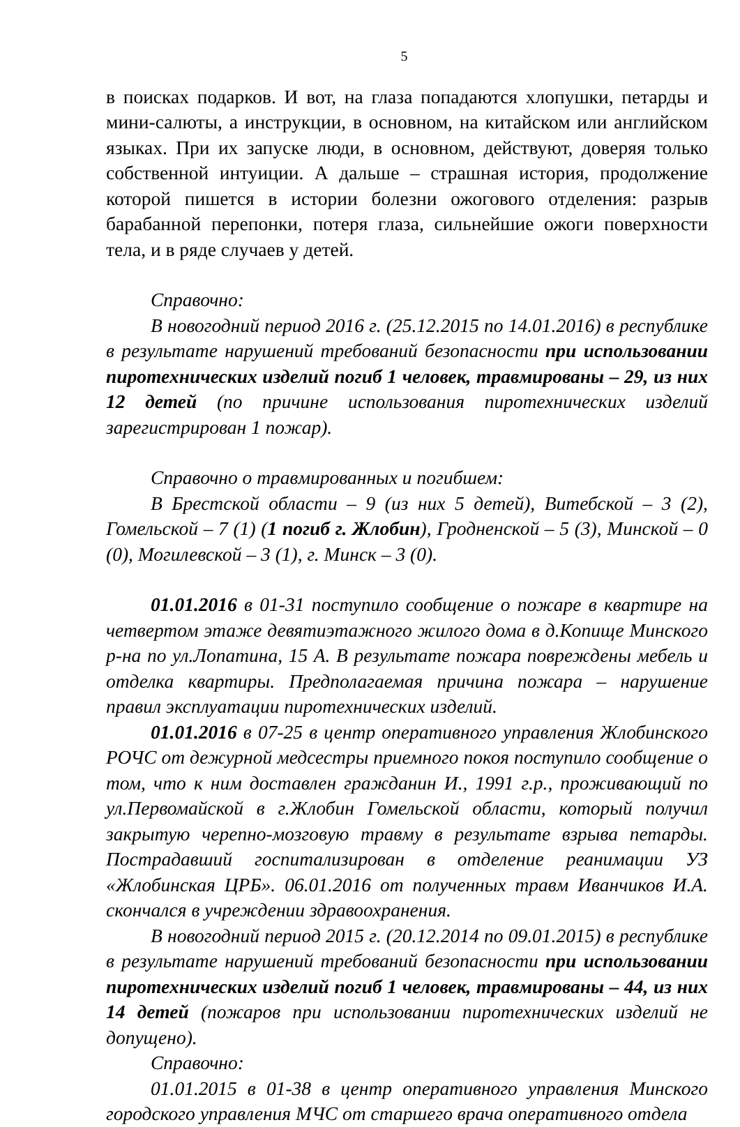5
в поисках подарков. И вот, на глаза попадаются хлопушки, петарды и мини-салюты, а инструкции, в основном, на китайском или английском языках. При их запуске люди, в основном, действуют, доверяя только собственной интуиции. А дальше – страшная история, продолжение которой пишется в истории болезни ожогового отделения: разрыв барабанной перепонки, потеря глаза, сильнейшие ожоги поверхности тела, и в ряде случаев у детей.
Справочно:
В новогодний период 2016 г. (25.12.2015 по 14.01.2016) в республике в результате нарушений требований безопасности при использовании пиротехнических изделий погиб 1 человек, травмированы – 29, из них 12 детей (по причине использования пиротехнических изделий зарегистрирован 1 пожар).
Справочно о травмированных и погибшем:
В Брестской области – 9 (из них 5 детей), Витебской – 3 (2), Гомельской – 7 (1) (1 погиб г. Жлобин), Гродненской – 5 (3), Минской – 0 (0), Могилевской – 3 (1), г. Минск – 3 (0).
01.01.2016 в 01-31 поступило сообщение о пожаре в квартире на четвертом этаже девятиэтажного жилого дома в д.Копище Минского р-на по ул.Лопатина, 15 А. В результате пожара повреждены мебель и отделка квартиры. Предполагаемая причина пожара – нарушение правил эксплуатации пиротехнических изделий.
01.01.2016 в 07-25 в центр оперативного управления Жлобинского РОЧС от дежурной медсестры приемного покоя поступило сообщение о том, что к ним доставлен гражданин И., 1991 г.р., проживающий по ул.Первомайской в г.Жлобин Гомельской области, который получил закрытую черепно-мозговую травму в результате взрыва петарды. Пострадавший госпитализирован в отделение реанимации УЗ «Жлобинская ЦРБ». 06.01.2016 от полученных травм Иванчиков И.А. скончался в учреждении здравоохранения.
В новогодний период 2015 г. (20.12.2014 по 09.01.2015) в республике в результате нарушений требований безопасности при использовании пиротехнических изделий погиб 1 человек, травмированы – 44, из них 14 детей (пожаров при использовании пиротехнических изделий не допущено).
Справочно:
01.01.2015 в 01-38 в центр оперативного управления Минского городского управления МЧС от старшего врача оперативного отдела